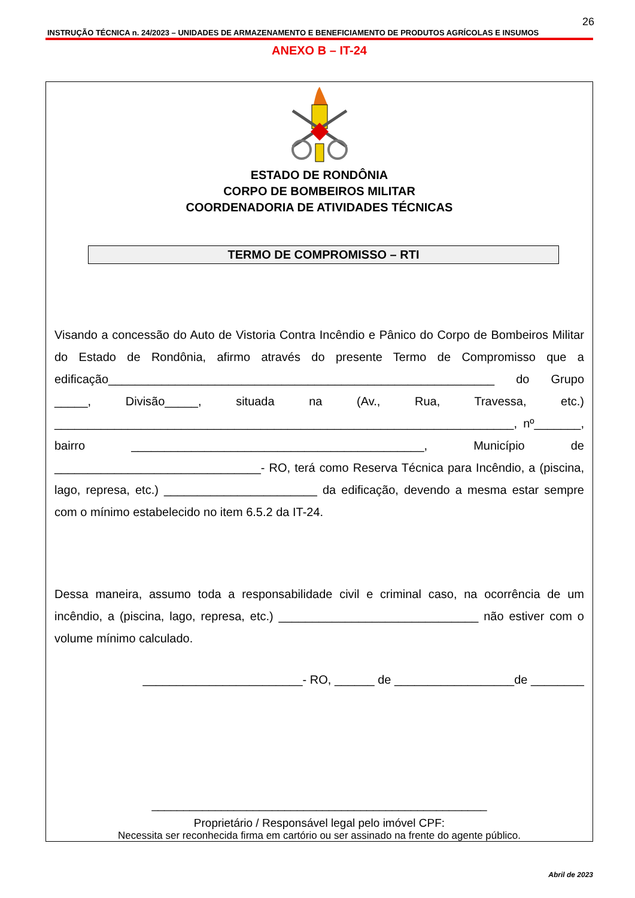26
INSTRUÇÃO TÉCNICA n. 24/2023 – UNIDADES DE ARMAZENAMENTO E BENEFICIAMENTO DE PRODUTOS AGRÍCOLAS E INSUMOS
ANEXO B – IT-24
ESTADO DE RONDÔNIA
CORPO DE BOMBEIROS MILITAR
COORDENADORIA DE ATIVIDADES TÉCNICAS
TERMO DE COMPROMISSO – RTI
Visando a concessão do Auto de Vistoria Contra Incêndio e Pânico do Corpo de Bombeiros Militar do Estado de Rondônia, afirmo através do presente Termo de Compromisso que a edificação__________________________________________________________ do Grupo _____, Divisão_____, situada na (Av., Rua, Travessa, etc.) _____________________________________________________________________, nº_______, bairro ____________________________________________, Município de _______________________________- RO, terá como Reserva Técnica para Incêndio, a (piscina, lago, represa, etc.) _______________________ da edificação, devendo a mesma estar sempre com o mínimo estabelecido no item 6.5.2 da IT-24.
Dessa maneira, assumo toda a responsabilidade civil e criminal caso, na ocorrência de um incêndio, a (piscina, lago, represa, etc.) ______________________________ não estiver com o volume mínimo calculado.
________________________- RO, ______ de __________________de ________
_____________________________________________________
Proprietário / Responsável legal pelo imóvel CPF:
Necessita ser reconhecida firma em cartório ou ser assinado na frente do agente público.
Abril de 2023